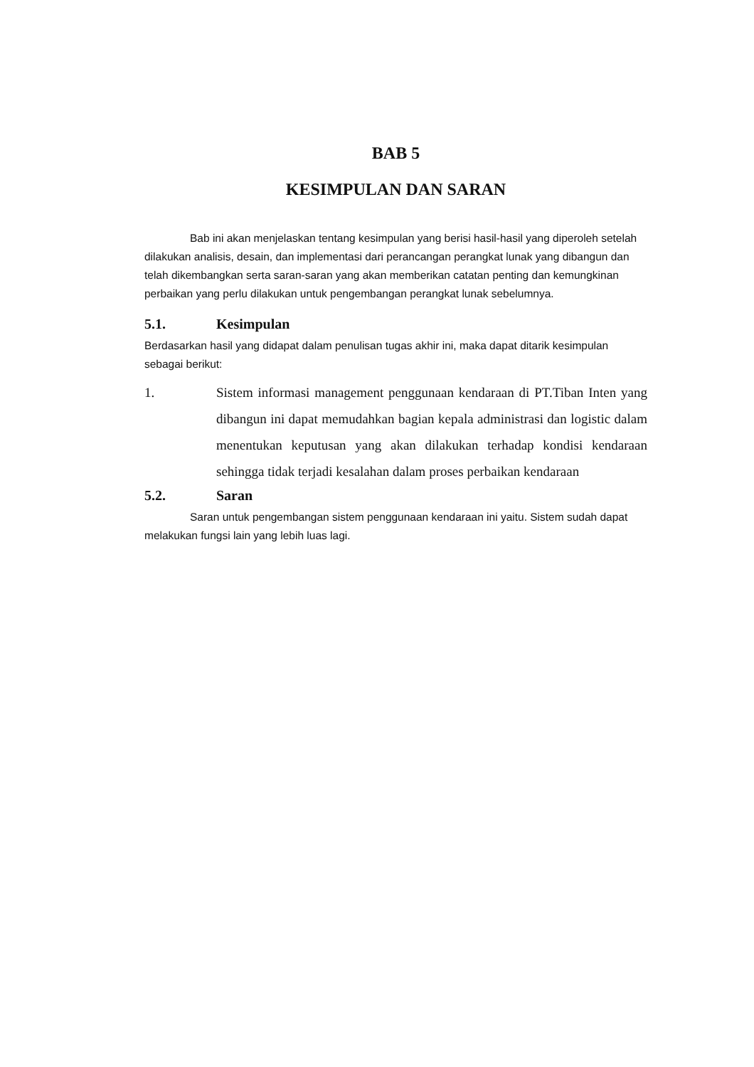BAB 5
KESIMPULAN DAN SARAN
Bab ini akan menjelaskan tentang kesimpulan yang berisi hasil-hasil yang diperoleh setelah dilakukan analisis, desain, dan implementasi dari perancangan perangkat lunak yang dibangun dan telah dikembangkan serta saran-saran yang akan memberikan catatan penting dan kemungkinan perbaikan yang perlu dilakukan untuk pengembangan perangkat lunak sebelumnya.
5.1. Kesimpulan
Berdasarkan hasil yang didapat dalam penulisan tugas akhir ini, maka dapat ditarik kesimpulan sebagai berikut:
1. Sistem informasi management penggunaan kendaraan di PT.Tiban Inten yang dibangun ini dapat memudahkan bagian kepala administrasi dan logistic dalam menentukan keputusan yang akan dilakukan terhadap kondisi kendaraan sehingga tidak terjadi kesalahan dalam proses perbaikan kendaraan
5.2. Saran
Saran untuk pengembangan sistem penggunaan kendaraan ini yaitu. Sistem sudah dapat melakukan fungsi lain yang lebih luas lagi.